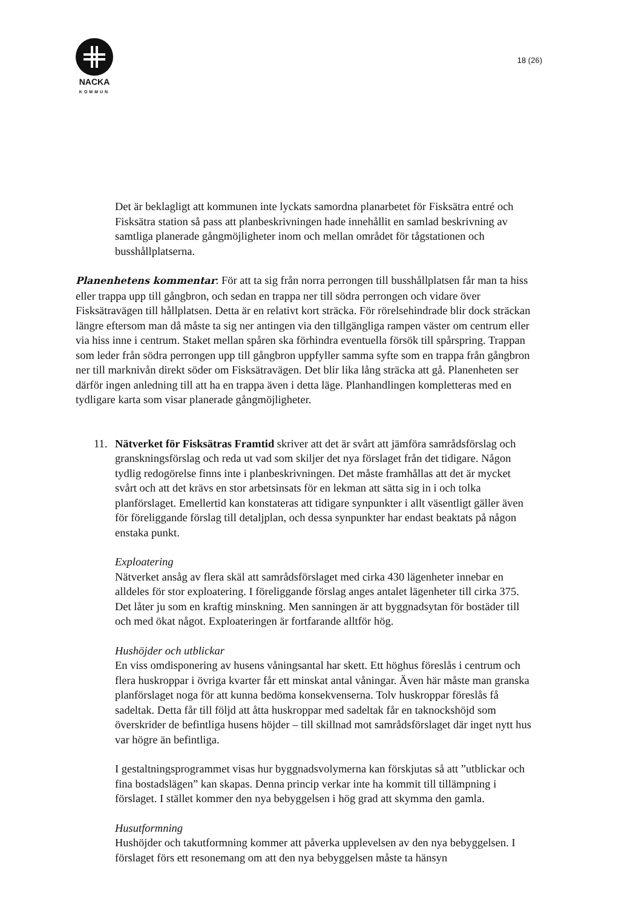NACKA
KOMMUN
18 (26)
Det är beklagligt att kommunen inte lyckats samordna planarbetet för Fisksätra entré och Fisksätra station så pass att planbeskrivningen hade innehållit en samlad beskrivning av samtliga planerade gångmöjligheter inom och mellan området för tågstationen och busshållplatserna.
Planenhetens kommentar: För att ta sig från norra perrongen till busshållplatsen får man ta hiss eller trappa upp till gångbron, och sedan en trappa ner till södra perrongen och vidare över Fisksätravägen till hållplatsen. Detta är en relativt kort sträcka. För rörelsehindrade blir dock sträckan längre eftersom man då måste ta sig ner antingen via den tillgängliga rampen väster om centrum eller via hiss inne i centrum. Staket mellan spåren ska förhindra eventuella försök till spårspring. Trappan som leder från södra perrongen upp till gångbron uppfyller samma syfte som en trappa från gångbron ner till marknivån direkt söder om Fisksätravägen. Det blir lika lång sträcka att gå. Planenheten ser därför ingen anledning till att ha en trappa även i detta läge. Planhandlingen kompletteras med en tydligare karta som visar planerade gångmöjligheter.
11. Nätverket för Fisksätras Framtid skriver att det är svårt att jämföra samrådsförslag och granskningsförslag och reda ut vad som skiljer det nya förslaget från det tidigare. Någon tydlig redogörelse finns inte i planbeskrivningen. Det måste framhållas att det är mycket svårt och att det krävs en stor arbetsinsats för en lekman att sätta sig in i och tolka planförslaget. Emellertid kan konstateras att tidigare synpunkter i allt väsentligt gäller även för föreliggande förslag till detaljplan, och dessa synpunkter har endast beaktats på någon enstaka punkt.
Exploatering
Nätverket ansåg av flera skäl att samrådsförslaget med cirka 430 lägenheter innebar en alldeles för stor exploatering. I föreliggande förslag anges antalet lägenheter till cirka 375. Det låter ju som en kraftig minskning. Men sanningen är att byggnadsytan för bostäder till och med ökat något. Exploateringen är fortfarande alltför hög.
Hushöjder och utblickar
En viss omdisponering av husens våningsantal har skett. Ett höghus föreslås i centrum och flera huskroppar i övriga kvarter får ett minskat antal våningar. Även här måste man granska planförslaget noga för att kunna bedöma konsekvenserna. Tolv huskroppar föreslås få sadeltak. Detta får till följd att åtta huskroppar med sadeltak får en taknockshöjd som överskrider de befintliga husens höjder – till skillnad mot samrådsförslaget där inget nytt hus var högre än befintliga.
I gestaltningsprogrammet visas hur byggnadsvolymerna kan förskjutas så att ”utblickar och fina bostadslägen” kan skapas. Denna princip verkar inte ha kommit till tillämpning i förslaget. I stället kommer den nya bebyggelsen i hög grad att skymma den gamla.
Husutformning
Hushöjder och takutformning kommer att påverka upplevelsen av den nya bebyggelsen. I förslaget förs ett resonemang om att den nya bebyggelsen måste ta hänsyn